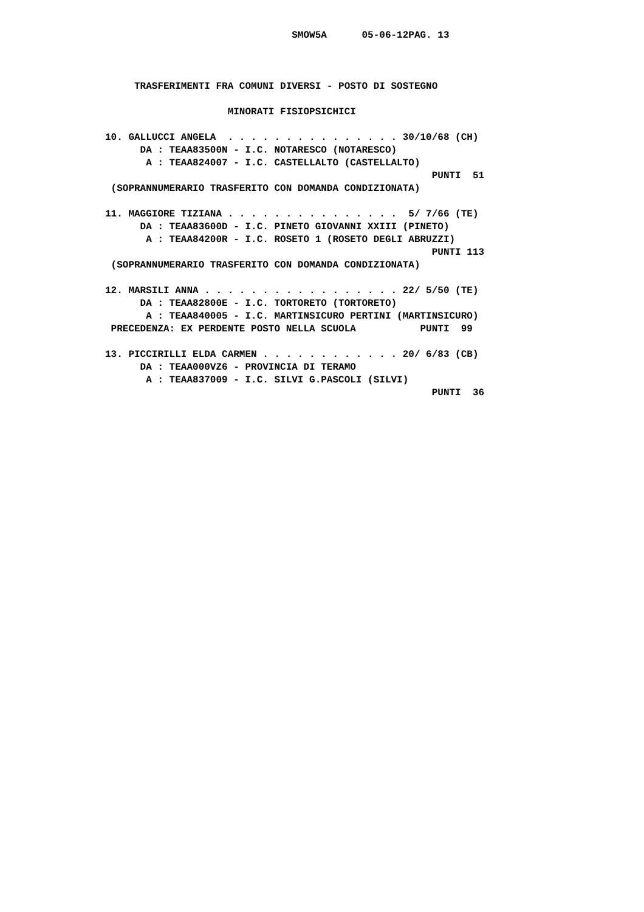SMOW5A      05-06-12PAG. 13



     TRASFERIMENTI FRA COMUNI DIVERSI - POSTO DI SOSTEGNO

                     MINORATI FISIOPSICHICI

10. GALLUCCI ANGELA  . . . . . . . . . . . . . . . 30/10/68 (CH)
      DA : TEAA83500N - I.C. NOTARESCO (NOTARESCO)
       A : TEAA824007 - I.C. CASTELLALTO (CASTELLALTO)
                                                        PUNTI  51
 (SOPRANNUMERARIO TRASFERITO CON DOMANDA CONDIZIONATA)

11. MAGGIORE TIZIANA . . . . . . . . . . . . . . .  5/ 7/66 (TE)
      DA : TEAA83600D - I.C. PINETO GIOVANNI XXIII (PINETO)
       A : TEAA84200R - I.C. ROSETO 1 (ROSETO DEGLI ABRUZZI)
                                                        PUNTI 113
 (SOPRANNUMERARIO TRASFERITO CON DOMANDA CONDIZIONATA)

12. MARSILI ANNA . . . . . . . . . . . . . . . . . 22/ 5/50 (TE)
      DA : TEAA82800E - I.C. TORTORETO (TORTORETO)
       A : TEAA840005 - I.C. MARTINSICURO PERTINI (MARTINSICURO)
 PRECEDENZA: EX PERDENTE POSTO NELLA SCUOLA           PUNTI  99

13. PICCIRILLI ELDA CARMEN . . . . . . . . . . . . 20/ 6/83 (CB)
      DA : TEAA000VZ6 - PROVINCIA DI TERAMO
       A : TEAA837009 - I.C. SILVI G.PASCOLI (SILVI)
                                                        PUNTI  36